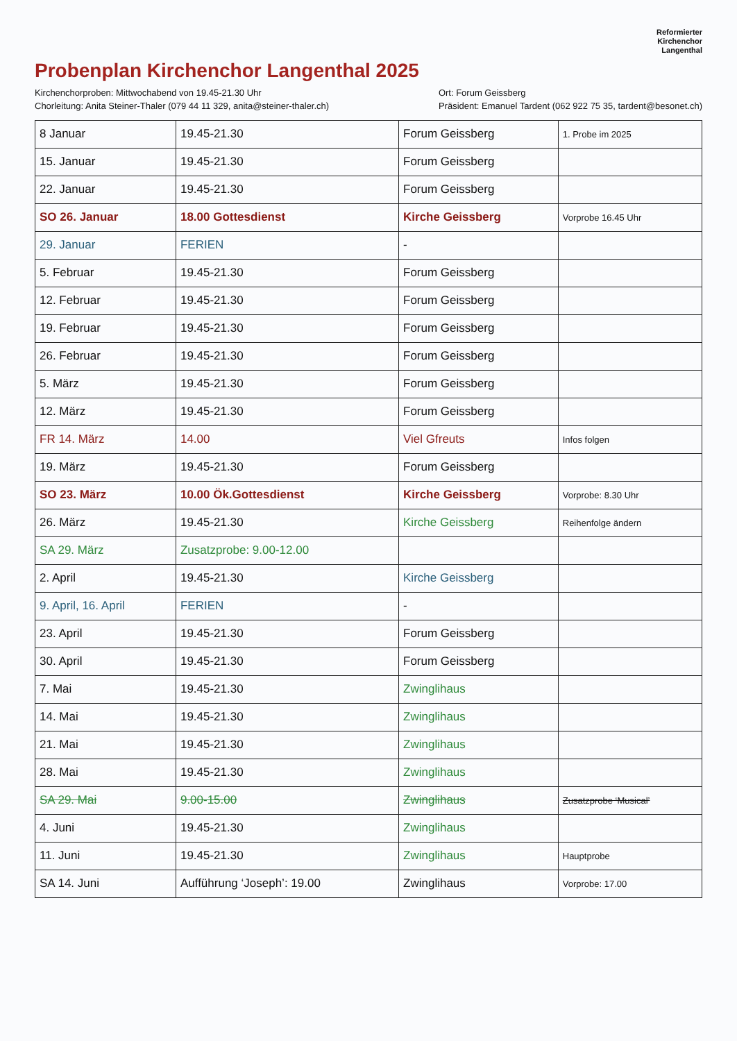Reformierter
Kirchenchor
Langenthal
Probenplan Kirchenchor Langenthal 2025
Kirchenchorproben: Mittwochabend von 19.45-21.30 Uhr
Chorleitung: Anita Steiner-Thaler (079 44 11 329, anita@steiner-thaler.ch)
Ort: Forum Geissberg
Präsident: Emanuel Tardent (062 922 75 35, tardent@besonet.ch)
| 8 Januar | 19.45-21.30 | Forum Geissberg | 1. Probe im 2025 |
| 15. Januar | 19.45-21.30 | Forum Geissberg | |
| 22. Januar | 19.45-21.30 | Forum Geissberg | |
| SO 26. Januar | 18.00 Gottesdienst | Kirche Geissberg | Vorprobe 16.45 Uhr |
| 29. Januar | FERIEN | - | |
| 5. Februar | 19.45-21.30 | Forum Geissberg | |
| 12. Februar | 19.45-21.30 | Forum Geissberg | |
| 19. Februar | 19.45-21.30 | Forum Geissberg | |
| 26. Februar | 19.45-21.30 | Forum Geissberg | |
| 5. März | 19.45-21.30 | Forum Geissberg | |
| 12. März | 19.45-21.30 | Forum Geissberg | |
| FR 14. März | 14.00 | Viel Gfreuts | Infos folgen |
| 19. März | 19.45-21.30 | Forum Geissberg | |
| SO 23. März | 10.00 Ök.Gottesdienst | Kirche Geissberg | Vorprobe: 8.30 Uhr |
| 26. März | 19.45-21.30 | Kirche Geissberg | Reihenfolge ändern |
| SA 29. März | Zusatzprobe: 9.00-12.00 | | |
| 2. April | 19.45-21.30 | Kirche Geissberg | |
| 9. April, 16. April | FERIEN | - | |
| 23. April | 19.45-21.30 | Forum Geissberg | |
| 30. April | 19.45-21.30 | Forum Geissberg | |
| 7. Mai | 19.45-21.30 | Zwinglihaus | |
| 14. Mai | 19.45-21.30 | Zwinglihaus | |
| 21. Mai | 19.45-21.30 | Zwinglihaus | |
| 28. Mai | 19.45-21.30 | Zwinglihaus | |
| SA 29. Mai | 9.00-15.00 | Zwinglihaus | Zusatzprobe ‘Musical’ |
| 4. Juni | 19.45-21.30 | Zwinglihaus | |
| 11. Juni | 19.45-21.30 | Zwinglihaus | Hauptprobe |
| SA 14. Juni | Aufführung ‘Joseph’: 19.00 | Zwinglihaus | Vorprobe: 17.00 |